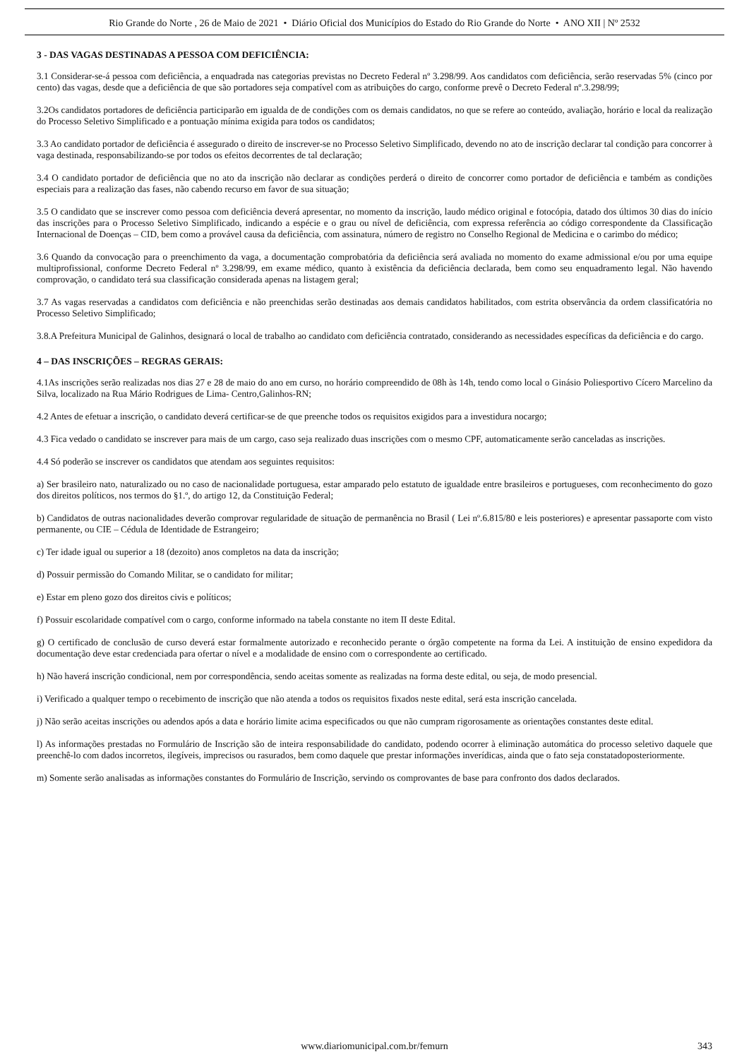Rio Grande do Norte , 26 de Maio de 2021 • Diário Oficial dos Municípios do Estado do Rio Grande do Norte • ANO XII | Nº 2532
3 - DAS VAGAS DESTINADAS A PESSOA COM DEFICIÊNCIA:
3.1 Considerar-se-á pessoa com deficiência, a enquadrada nas categorias previstas no Decreto Federal nº 3.298/99. Aos candidatos com deficiência, serão reservadas 5% (cinco por cento) das vagas, desde que a deficiência de que são portadores seja compatível com as atribuições do cargo, conforme prevê o Decreto Federal nº.3.298/99;
3.2Os candidatos portadores de deficiência participarão em igualda de de condições com os demais candidatos, no que se refere ao conteúdo, avaliação, horário e local da realização do Processo Seletivo Simplificado e a pontuação mínima exigida para todos os candidatos;
3.3 Ao candidato portador de deficiência é assegurado o direito de inscrever-se no Processo Seletivo Simplificado, devendo no ato de inscrição declarar tal condição para concorrer à vaga destinada, responsabilizando-se por todos os efeitos decorrentes de tal declaração;
3.4 O candidato portador de deficiência que no ato da inscrição não declarar as condições perderá o direito de concorrer como portador de deficiência e também as condições especiais para a realização das fases, não cabendo recurso em favor de sua situação;
3.5 O candidato que se inscrever como pessoa com deficiência deverá apresentar, no momento da inscrição, laudo médico original e fotocópia, datado dos últimos 30 dias do início das inscrições para o Processo Seletivo Simplificado, indicando a espécie e o grau ou nível de deficiência, com expressa referência ao código correspondente da Classificação Internacional de Doenças – CID, bem como a provável causa da deficiência, com assinatura, número de registro no Conselho Regional de Medicina e o carimbo do médico;
3.6 Quando da convocação para o preenchimento da vaga, a documentação comprobatória da deficiência será avaliada no momento do exame admissional e/ou por uma equipe multiprofissional, conforme Decreto Federal nº 3.298/99, em exame médico, quanto à existência da deficiência declarada, bem como seu enquadramento legal. Não havendo comprovação, o candidato terá sua classificação considerada apenas na listagem geral;
3.7 As vagas reservadas a candidatos com deficiência e não preenchidas serão destinadas aos demais candidatos habilitados, com estrita observância da ordem classificatória no Processo Seletivo Simplificado;
3.8.A Prefeitura Municipal de Galinhos, designará o local de trabalho ao candidato com deficiência contratado, considerando as necessidades específicas da deficiência e do cargo.
4 – DAS INSCRIÇÕES – REGRAS GERAIS:
4.1As inscrições serão realizadas nos dias 27 e 28 de maio do ano em curso, no horário compreendido de 08h às 14h, tendo como local o Ginásio Poliesportivo Cícero Marcelino da Silva, localizado na Rua Mário Rodrigues de Lima- Centro,Galinhos-RN;
4.2 Antes de efetuar a inscrição, o candidato deverá certificar-se de que preenche todos os requisitos exigidos para a investidura nocargo;
4.3 Fica vedado o candidato se inscrever para mais de um cargo, caso seja realizado duas inscrições com o mesmo CPF, automaticamente serão canceladas as inscrições.
4.4 Só poderão se inscrever os candidatos que atendam aos seguintes requisitos:
a) Ser brasileiro nato, naturalizado ou no caso de nacionalidade portuguesa, estar amparado pelo estatuto de igualdade entre brasileiros e portugueses, com reconhecimento do gozo dos direitos políticos, nos termos do §1.º, do artigo 12, da Constituição Federal;
b) Candidatos de outras nacionalidades deverão comprovar regularidade de situação de permanência no Brasil ( Lei nº.6.815/80 e leis posteriores) e apresentar passaporte com visto permanente, ou CIE – Cédula de Identidade de Estrangeiro;
c) Ter idade igual ou superior a 18 (dezoito) anos completos na data da inscrição;
d) Possuir permissão do Comando Militar, se o candidato for militar;
e) Estar em pleno gozo dos direitos civis e políticos;
f) Possuir escolaridade compatível com o cargo, conforme informado na tabela constante no item II deste Edital.
g) O certificado de conclusão de curso deverá estar formalmente autorizado e reconhecido perante o órgão competente na forma da Lei. A instituição de ensino expedidora da documentação deve estar credenciada para ofertar o nível e a modalidade de ensino com o correspondente ao certificado.
h) Não haverá inscrição condicional, nem por correspondência, sendo aceitas somente as realizadas na forma deste edital, ou seja, de modo presencial.
i) Verificado a qualquer tempo o recebimento de inscrição que não atenda a todos os requisitos fixados neste edital, será esta inscrição cancelada.
j) Não serão aceitas inscrições ou adendos após a data e horário limite acima especificados ou que não cumpram rigorosamente as orientações constantes deste edital.
l) As informações prestadas no Formulário de Inscrição são de inteira responsabilidade do candidato, podendo ocorrer à eliminação automática do processo seletivo daquele que preenchê-lo com dados incorretos, ilegíveis, imprecisos ou rasurados, bem como daquele que prestar informações inverídicas, ainda que o fato seja constatadoposteriormente.
m) Somente serão analisadas as informações constantes do Formulário de Inscrição, servindo os comprovantes de base para confronto dos dados declarados.
www.diariomunicipal.com.br/femurn 343